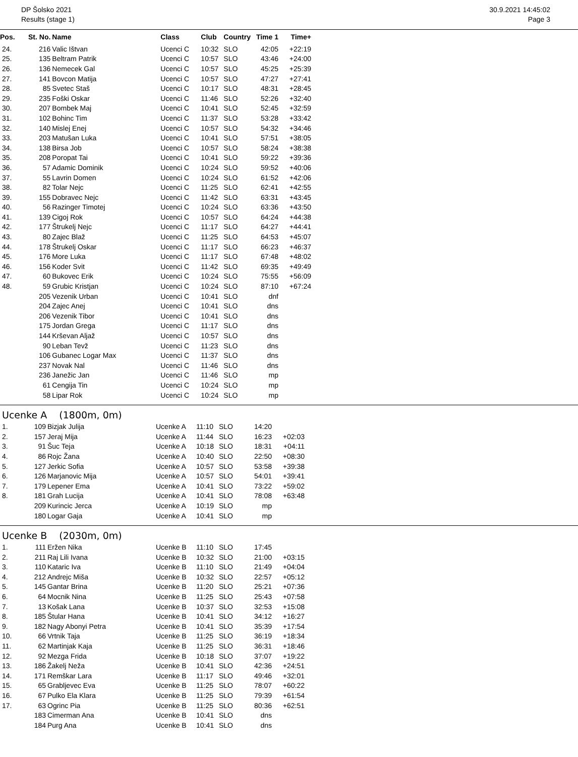DP Šolsko 2021
Results (stage 1)
30.9.2021 14:45:02
Page 3
| Pos. | St. No. | Name | Class | Club | Country | Time 1 | Time+ |
| --- | --- | --- | --- | --- | --- | --- | --- |
| 24. | 216 | Valic Ištvan | Ucenci C | 10:32 | SLO | 42:05 | +22:19 |
| 25. | 135 | Beltram Patrik | Ucenci C | 10:57 | SLO | 43:46 | +24:00 |
| 26. | 136 | Nemecek Gal | Ucenci C | 10:57 | SLO | 45:25 | +25:39 |
| 27. | 141 | Bovcon Matija | Ucenci C | 10:57 | SLO | 47:27 | +27:41 |
| 28. | 85 | Svetec Staš | Ucenci C | 10:17 | SLO | 48:31 | +28:45 |
| 29. | 235 | Foški Oskar | Ucenci C | 11:46 | SLO | 52:26 | +32:40 |
| 30. | 207 | Bombek Maj | Ucenci C | 10:41 | SLO | 52:45 | +32:59 |
| 31. | 102 | Bohinc Tim | Ucenci C | 11:37 | SLO | 53:28 | +33:42 |
| 32. | 140 | Mislej Enej | Ucenci C | 10:57 | SLO | 54:32 | +34:46 |
| 33. | 203 | Matušan Luka | Ucenci C | 10:41 | SLO | 57:51 | +38:05 |
| 34. | 138 | Birsa Job | Ucenci C | 10:57 | SLO | 58:24 | +38:38 |
| 35. | 208 | Poropat Tai | Ucenci C | 10:41 | SLO | 59:22 | +39:36 |
| 36. | 57 | Adamic Dominik | Ucenci C | 10:24 | SLO | 59:52 | +40:06 |
| 37. | 55 | Lavrin Domen | Ucenci C | 10:24 | SLO | 61:52 | +42:06 |
| 38. | 82 | Tolar Nejc | Ucenci C | 11:25 | SLO | 62:41 | +42:55 |
| 39. | 155 | Dobravec Nejc | Ucenci C | 11:42 | SLO | 63:31 | +43:45 |
| 40. | 56 | Razinger Timotej | Ucenci C | 10:24 | SLO | 63:36 | +43:50 |
| 41. | 139 | Cigoj Rok | Ucenci C | 10:57 | SLO | 64:24 | +44:38 |
| 42. | 177 | Štrukelj Nejc | Ucenci C | 11:17 | SLO | 64:27 | +44:41 |
| 43. | 80 | Zajec Blaž | Ucenci C | 11:25 | SLO | 64:53 | +45:07 |
| 44. | 178 | Štrukelj Oskar | Ucenci C | 11:17 | SLO | 66:23 | +46:37 |
| 45. | 176 | More Luka | Ucenci C | 11:17 | SLO | 67:48 | +48:02 |
| 46. | 156 | Koder Svit | Ucenci C | 11:42 | SLO | 69:35 | +49:49 |
| 47. | 60 | Bukovec Erik | Ucenci C | 10:24 | SLO | 75:55 | +56:09 |
| 48. | 59 | Grubic Kristjan | Ucenci C | 10:24 | SLO | 87:10 | +67:24 |
| | 205 | Vezenik Urban | Ucenci C | 10:41 | SLO | dnf | |
| | 204 | Zajec Anej | Ucenci C | 10:41 | SLO | dns | |
| | 206 | Vezenik Tibor | Ucenci C | 10:41 | SLO | dns | |
| | 175 | Jordan Grega | Ucenci C | 11:17 | SLO | dns | |
| | 144 | Krševan Aljaž | Ucenci C | 10:57 | SLO | dns | |
| | 90 | Leban Tevž | Ucenci C | 11:23 | SLO | dns | |
| | 106 | Gubanec Logar Max | Ucenci C | 11:37 | SLO | dns | |
| | 237 | Novak Nal | Ucenci C | 11:46 | SLO | dns | |
| | 236 | Janežic Jan | Ucenci C | 11:46 | SLO | mp | |
| | 61 | Cengija Tin | Ucenci C | 10:24 | SLO | mp | |
| | 58 | Lipar Rok | Ucenci C | 10:24 | SLO | mp | |
Ucenke A (1800m, 0m)
| 1. | 109 | Bizjak Julija | Ucenke A | 11:10 | SLO | 14:20 | |
| 2. | 157 | Jeraj Mija | Ucenke A | 11:44 | SLO | 16:23 | +02:03 |
| 3. | 91 | Šuc Teja | Ucenke A | 10:18 | SLO | 18:31 | +04:11 |
| 4. | 86 | Rojc Žana | Ucenke A | 10:40 | SLO | 22:50 | +08:30 |
| 5. | 127 | Jerkic Sofia | Ucenke A | 10:57 | SLO | 53:58 | +39:38 |
| 6. | 126 | Marjanovic Mija | Ucenke A | 10:57 | SLO | 54:01 | +39:41 |
| 7. | 179 | Lepener Ema | Ucenke A | 10:41 | SLO | 73:22 | +59:02 |
| 8. | 181 | Grah Lucija | Ucenke A | 10:41 | SLO | 78:08 | +63:48 |
| | 209 | Kurincic Jerca | Ucenke A | 10:19 | SLO | mp | |
| | 180 | Logar Gaja | Ucenke A | 10:41 | SLO | mp | |
Ucenke B (2030m, 0m)
| 1. | 111 | Eržen Nika | Ucenke B | 11:10 | SLO | 17:45 | |
| 2. | 211 | Raj Lili Ivana | Ucenke B | 10:32 | SLO | 21:00 | +03:15 |
| 3. | 110 | Kataric Iva | Ucenke B | 11:10 | SLO | 21:49 | +04:04 |
| 4. | 212 | Andrejc Miša | Ucenke B | 10:32 | SLO | 22:57 | +05:12 |
| 5. | 145 | Gantar Brina | Ucenke B | 11:20 | SLO | 25:21 | +07:36 |
| 6. | 64 | Mocnik Nina | Ucenke B | 11:25 | SLO | 25:43 | +07:58 |
| 7. | 13 | Košak Lana | Ucenke B | 10:37 | SLO | 32:53 | +15:08 |
| 8. | 185 | Štular Hana | Ucenke B | 10:41 | SLO | 34:12 | +16:27 |
| 9. | 182 | Nagy Abonyi Petra | Ucenke B | 10:41 | SLO | 35:39 | +17:54 |
| 10. | 66 | Vrtnik Taja | Ucenke B | 11:25 | SLO | 36:19 | +18:34 |
| 11. | 62 | Martinjak Kaja | Ucenke B | 11:25 | SLO | 36:31 | +18:46 |
| 12. | 92 | Mezga Frida | Ucenke B | 10:18 | SLO | 37:07 | +19:22 |
| 13. | 186 | Žakelj Neža | Ucenke B | 10:41 | SLO | 42:36 | +24:51 |
| 14. | 171 | Remškar Lara | Ucenke B | 11:17 | SLO | 49:46 | +32:01 |
| 15. | 65 | Grabljevec Eva | Ucenke B | 11:25 | SLO | 78:07 | +60:22 |
| 16. | 67 | Pulko Ela Klara | Ucenke B | 11:25 | SLO | 79:39 | +61:54 |
| 17. | 63 | Ogrinc Pia | Ucenke B | 11:25 | SLO | 80:36 | +62:51 |
| | 183 | Cimerman Ana | Ucenke B | 10:41 | SLO | dns | |
| | 184 | Purg Ana | Ucenke B | 10:41 | SLO | dns | |